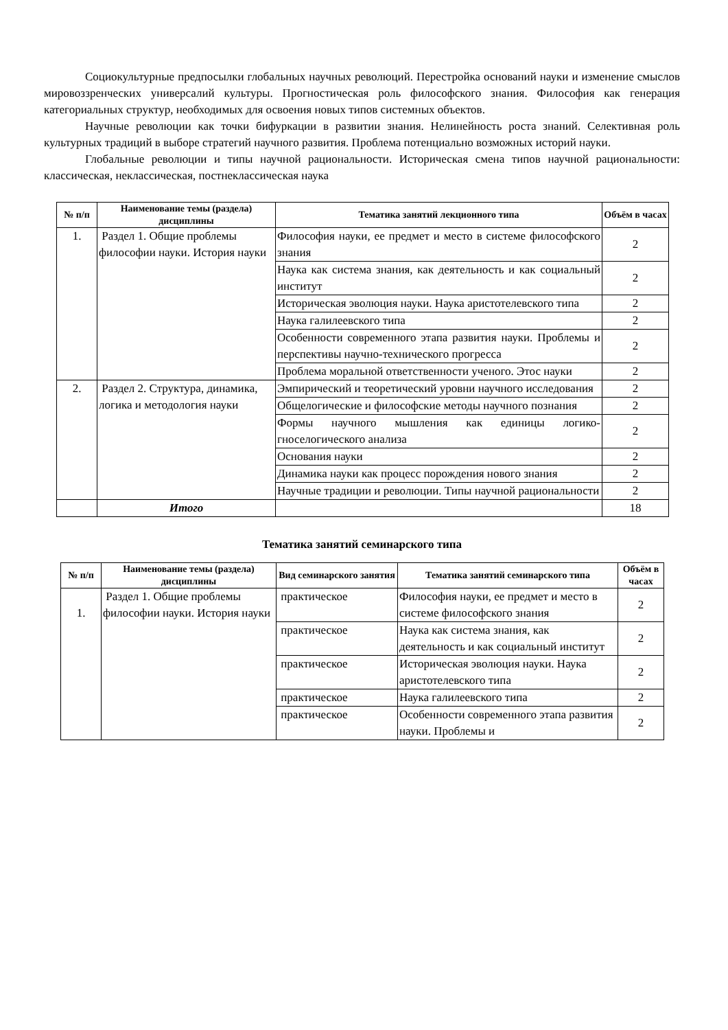Социокультурные предпосылки глобальных научных революций. Перестройка оснований науки и изменение смыслов мировоззренческих универсалий культуры. Прогностическая роль философского знания. Философия как генерация категориальных структур, необходимых для освоения новых типов системных объектов.
Научные революции как точки бифуркации в развитии знания. Нелинейность роста знаний. Селективная роль культурных традиций в выборе стратегий научного развития. Проблема потенциально возможных историй науки.
Глобальные революции и типы научной рациональности. Историческая смена типов научной рациональности: классическая, неклассическая, постнеклассическая наука
| № п/п | Наименование темы (раздела) дисциплины | Тематика занятий лекционного типа | Объём в часах |
| --- | --- | --- | --- |
| 1. | Раздел 1. Общие проблемы философии науки. История науки | Философия науки, ее предмет и место в системе философского знания | 2 |
| | | Наука как система знания, как деятельность и как социальный институт | 2 |
| | | Историческая эволюция науки. Наука аристотелевского типа | 2 |
| | | Наука галилеевского типа | 2 |
| | | Особенности современного этапа развития науки. Проблемы и перспективы научно-технического прогресса | 2 |
| | | Проблема моральной ответственности ученого. Этос науки | 2 |
| 2. | Раздел 2. Структура, динамика, логика и методология науки | Эмпирический и теоретический уровни научного исследования | 2 |
| | | Общелогические и философские методы научного познания | 2 |
| | | Формы научного мышления как единицы логико-гноселогического анализа | 2 |
| | | Основания науки | 2 |
| | | Динамика науки как процесс порождения нового знания | 2 |
| | | Научные традиции и революции. Типы научной рациональности | 2 |
| | Итого | | 18 |
Тематика занятий семинарского типа
| № п/п | Наименование темы (раздела) дисциплины | Вид семинарского занятия | Тематика занятий семинарского типа | Объём в часах |
| --- | --- | --- | --- | --- |
| 1. | Раздел 1. Общие проблемы философии науки. История науки | практическое | Философия науки, ее предмет и место в системе философского знания | 2 |
| | | практическое | Наука как система знания, как деятельность и как социальный институт | 2 |
| | | практическое | Историческая эволюция науки. Наука аристотелевского типа | 2 |
| | | практическое | Наука галилеевского типа | 2 |
| | | практическое | Особенности современного этапа развития науки. Проблемы и | 2 |